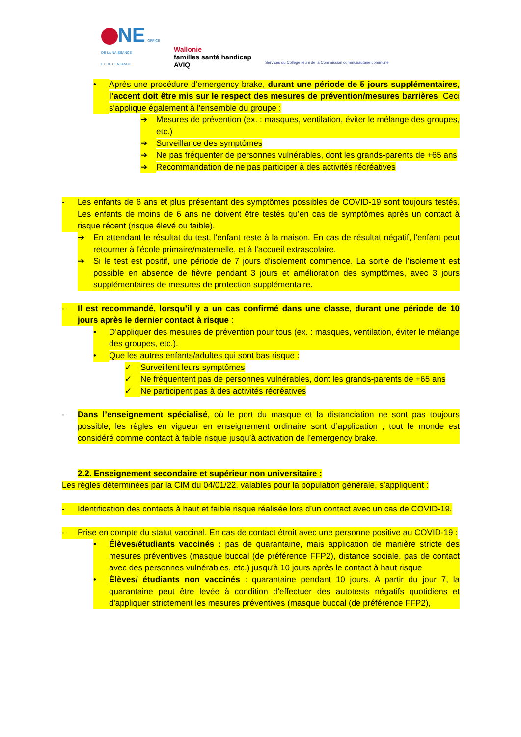NE OFFICE
DE LA NAISSANCE
ET DE L'ENFANCE
Wallonie
familles santé handicap
AVIQ
Services du Collège réuni de la Commission communautaire commune
• Après une procédure d’emergency brake, durant une période de 5 jours supplémentaires, l’accent doit être mis sur le respect des mesures de prévention/mesures barrières. Ceci s'applique également à l'ensemble du groupe :
➔ Mesures de prévention (ex. : masques, ventilation, éviter le mélange des groupes, etc.)
➔ Surveillance des symptômes
➔ Ne pas fréquenter de personnes vulnérables, dont les grands-parents de +65 ans
➔ Recommandation de ne pas participer à des activités récréatives
- Les enfants de 6 ans et plus présentant des symptômes possibles de COVID-19 sont toujours testés. Les enfants de moins de 6 ans ne doivent être testés qu’en cas de symptômes après un contact à risque récent (risque élevé ou faible).
➔ En attendant le résultat du test, l'enfant reste à la maison. En cas de résultat négatif, l'enfant peut retourner à l'école primaire/maternelle, et à l’accueil extrascolaire.
➔ Si le test est positif, une période de 7 jours d'isolement commence. La sortie de l’isolement est possible en absence de fièvre pendant 3 jours et amélioration des symptômes, avec 3 jours supplémentaires de mesures de protection supplémentaire.
- Il est recommandé, lorsqu’il y a un cas confirmé dans une classe, durant une période de 10 jours après le dernier contact à risque :
• D’appliquer des mesures de prévention pour tous (ex. : masques, ventilation, éviter le mélange des groupes, etc.).
• Que les autres enfants/adultes qui sont bas risque :
✓ Surveillent leurs symptômes
✓ Ne fréquentent pas de personnes vulnérables, dont les grands-parents de +65 ans
✓ Ne participent pas à des activités récréatives
- Dans l’enseignement spécialisé, où le port du masque et la distanciation ne sont pas toujours possible, les règles en vigueur en enseignement ordinaire sont d’application ; tout le monde est considéré comme contact à faible risque jusqu’à activation de l’emergency brake.
2.2. Enseignement secondaire et supérieur non universitaire :
Les règles déterminées par la CIM du 04/01/22, valables pour la population générale, s’appliquent :
- Identification des contacts à haut et faible risque réalisée lors d’un contact avec un cas de COVID-19.
- Prise en compte du statut vaccinal. En cas de contact étroit avec une personne positive au COVID-19 :
• Élèves/étudiants vaccinés : pas de quarantaine, mais application de manière stricte des mesures préventives (masque buccal (de préférence FFP2), distance sociale, pas de contact avec des personnes vulnérables, etc.) jusqu'à 10 jours après le contact à haut risque
• Élèves/ étudiants non vaccinés : quarantaine pendant 10 jours. A partir du jour 7, la quarantaine peut être levée à condition d'effectuer des autotests négatifs quotidiens et d'appliquer strictement les mesures préventives (masque buccal (de préférence FFP2),